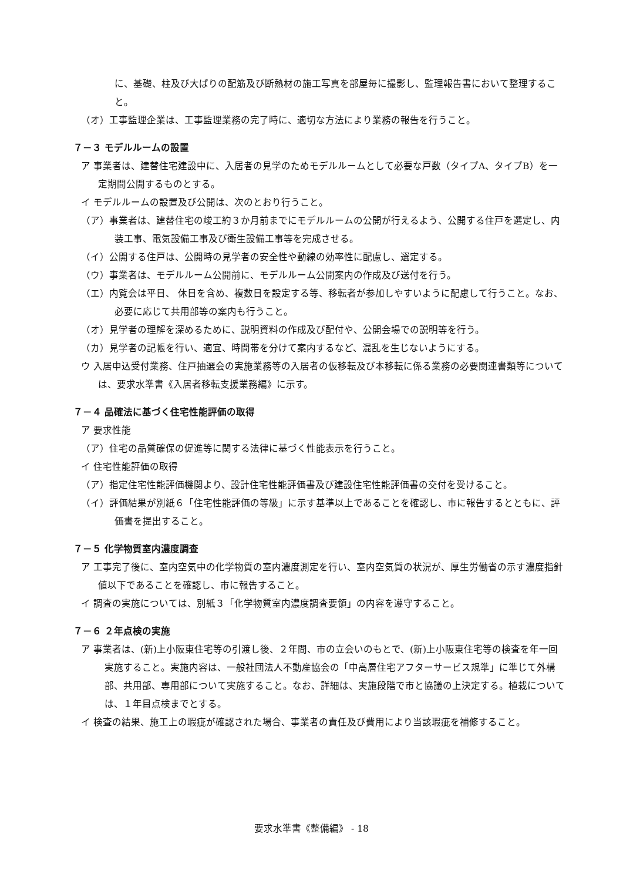に、基礎、柱及び大ばりの配筋及び断熱材の施工写真を部屋毎に撮影し、監理報告書において整理すること。
（オ）工事監理企業は、工事監理業務の完了時に、適切な方法により業務の報告を行うこと。
７－３ モデルルームの設置
ア 事業者は、建替住宅建設中に、入居者の見学のためモデルルームとして必要な戸数（タイプA、タイプB）を一定期間公開するものとする。
イ モデルルームの設置及び公開は、次のとおり行うこと。
（ア）事業者は、建替住宅の竣工約３か月前までにモデルルームの公開が行えるよう、公開する住戸を選定し、内装工事、電気設備工事及び衛生設備工事等を完成させる。
（イ）公開する住戸は、公開時の見学者の安全性や動線の効率性に配慮し、選定する。
（ウ）事業者は、モデルルーム公開前に、モデルルーム公開案内の作成及び送付を行う。
（エ）内覧会は平日、 休日を含め、複数日を設定する等、移転者が参加しやすいように配慮して行うこと。なお、必要に応じて共用部等の案内も行うこと。
（オ）見学者の理解を深めるために、説明資料の作成及び配付や、公開会場での説明等を行う。
（カ）見学者の記帳を行い、適宜、時間帯を分けて案内するなど、混乱を生じないようにする。
ウ 入居申込受付業務、住戸抽選会の実施業務等の入居者の仮移転及び本移転に係る業務の必要関連書類等については、要求水準書《入居者移転支援業務編》に示す。
７－４ 品確法に基づく住宅性能評価の取得
ア 要求性能
（ア）住宅の品質確保の促進等に関する法律に基づく性能表示を行うこと。
イ 住宅性能評価の取得
（ア）指定住宅性能評価機関より、設計住宅性能評価書及び建設住宅性能評価書の交付を受けること。
（イ）評価結果が別紙６「住宅性能評価の等級」に示す基準以上であることを確認し、市に報告するとともに、評価書を提出すること。
７－５ 化学物質室内濃度調査
ア 工事完了後に、室内空気中の化学物質の室内濃度測定を行い、室内空気質の状況が、厚生労働省の示す濃度指針値以下であることを確認し、市に報告すること。
イ 調査の実施については、別紙３「化学物質室内濃度調査要領」の内容を遵守すること。
７－６ ２年点検の実施
ア 事業者は、(新)上小阪東住宅等の引渡し後、２年間、市の立会いのもとで、(新)上小阪東住宅等の検査を年一回実施すること。実施内容は、一般社団法人不動産協会の「中高層住宅アフターサービス規準」に準じて外構部、共用部、専用部について実施すること。なお、詳細は、実施段階で市と協議の上決定する。植栽については、１年目点検までとする。
イ 検査の結果、施工上の瑕疵が確認された場合、事業者の責任及び費用により当該瑕疵を補修すること。
要求水準書《整備編》 - 18